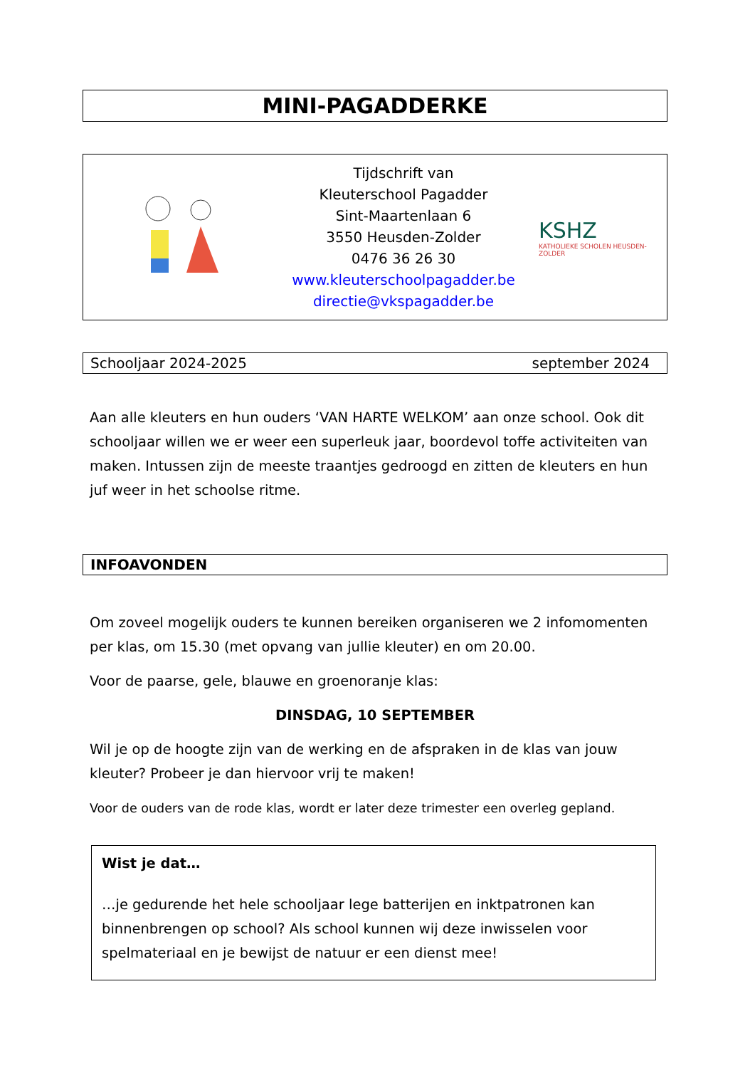MINI-PAGADDERKE
Tijdschrift van
Kleuterschool Pagadder
Sint-Maartenlaan 6
3550 Heusden-Zolder
0476 36 26 30
www.kleuterschoolpagadder.be
directie@vkspagadder.be
KSHZ
KATHOLIEKE SCHOLEN HEUSDEN-ZOLDER
Schooljaar 2024-2025 september 2024
Aan alle kleuters en hun ouders ‘VAN HARTE WELKOM’ aan onze school. Ook dit schooljaar willen we er weer een superleuk jaar, boordevol toffe activiteiten van maken. Intussen zijn de meeste traantjes gedroogd en zitten de kleuters en hun juf weer in het schoolse ritme.
INFOAVONDEN
Om zoveel mogelijk ouders te kunnen bereiken organiseren we 2 infomomenten per klas, om 15.30 (met opvang van jullie kleuter) en om 20.00.
Voor de paarse, gele, blauwe en groenoranje klas:
DINSDAG, 10 SEPTEMBER
Wil je op de hoogte zijn van de werking en de afspraken in de klas van jouw kleuter? Probeer je dan hiervoor vrij te maken!
Voor de ouders van de rode klas, wordt er later deze trimester een overleg gepland.
Wist je dat…
…je gedurende het hele schooljaar lege batterijen en inktpatronen kan binnenbrengen op school? Als school kunnen wij deze inwisselen voor spelmateriaal en je bewijst de natuur er een dienst mee!